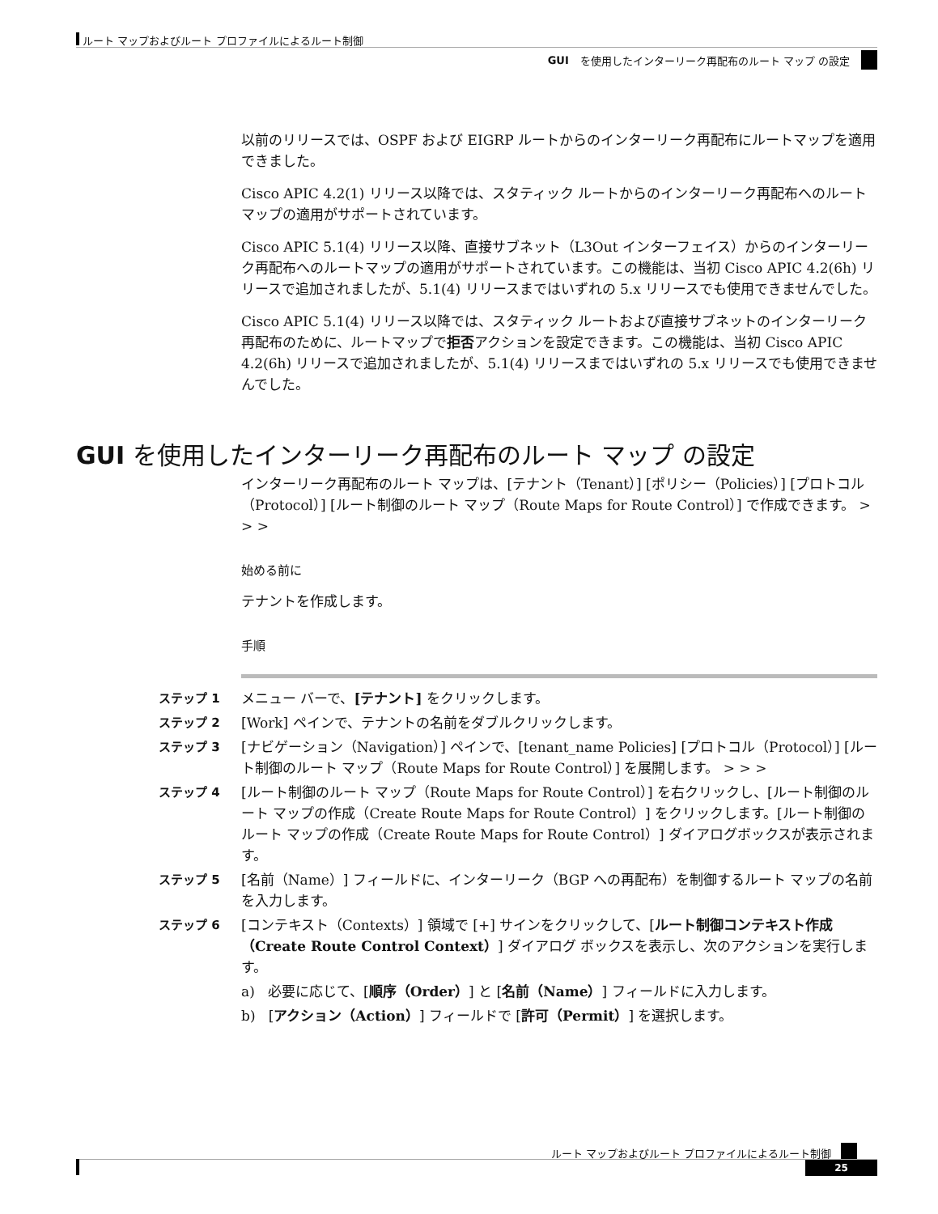ルート マップおよびルート プロファイルによるルート制御
GUI を使用したインターリーク再配布のルート マップ の設定
以前のリリースでは、OSPF および EIGRP ルートからのインターリーク再配布にルートマップを適用できました。
Cisco APIC 4.2(1) リリース以降では、スタティック ルートからのインターリーク再配布へのルートマップの適用がサポートされています。
Cisco APIC 5.1(4) リリース以降、直接サブネット（L3Out インターフェイス）からのインターリーク再配布へのルートマップの適用がサポートされています。この機能は、当初 Cisco APIC 4.2(6h) リリースで追加されましたが、5.1(4) リリースまではいずれの 5.x リリースでも使用できませんでした。
Cisco APIC 5.1(4) リリース以降では、スタティック ルートおよび直接サブネットのインターリーク再配布のために、ルートマップで拒否アクションを設定できます。この機能は、当初 Cisco APIC 4.2(6h) リリースで追加されましたが、5.1(4) リリースまではいずれの 5.x リリースでも使用できませんでした。
GUI を使用したインターリーク再配布のルート マップ の設定
インターリーク再配布のルート マップは、[テナント（Tenant）] [ポリシー（Policies）] [プロトコル（Protocol）] [ルート制御のルート マップ（Route Maps for Route Control）] で作成できます。 > > >
始める前に
テナントを作成します。
手順
ステップ 1
メニュー バーで、[テナント] をクリックします。
ステップ 2
[Work] ペインで、テナントの名前をダブルクリックします。
ステップ 3
[ナビゲーション（Navigation）] ペインで、[tenant_name Policies] [プロトコル（Protocol）] [ルート制御のルート マップ（Route Maps for Route Control）] を展開します。 > > >
ステップ 4
[ルート制御のルート マップ（Route Maps for Route Control）] を右クリックし、[ルート制御のルート マップの作成（Create Route Maps for Route Control）] をクリックします。[ルート制御のルート マップの作成（Create Route Maps for Route Control）] ダイアログボックスが表示されます。
ステップ 5
[名前（Name）] フィールドに、インターリーク（BGP への再配布）を制御するルート マップの名前を入力します。
ステップ 6
[コンテキスト（Contexts）] 領域で [+] サインをクリックして、[ルート制御コンテキスト作成（Create Route Control Context）] ダイアログ ボックスを表示し、次のアクションを実行します。
a) 必要に応じて、[順序（Order）] と [名前（Name）] フィールドに入力します。
b) [アクション（Action）] フィールドで [許可（Permit）] を選択します。
ルート マップおよびルート プロファイルによるルート制御
25